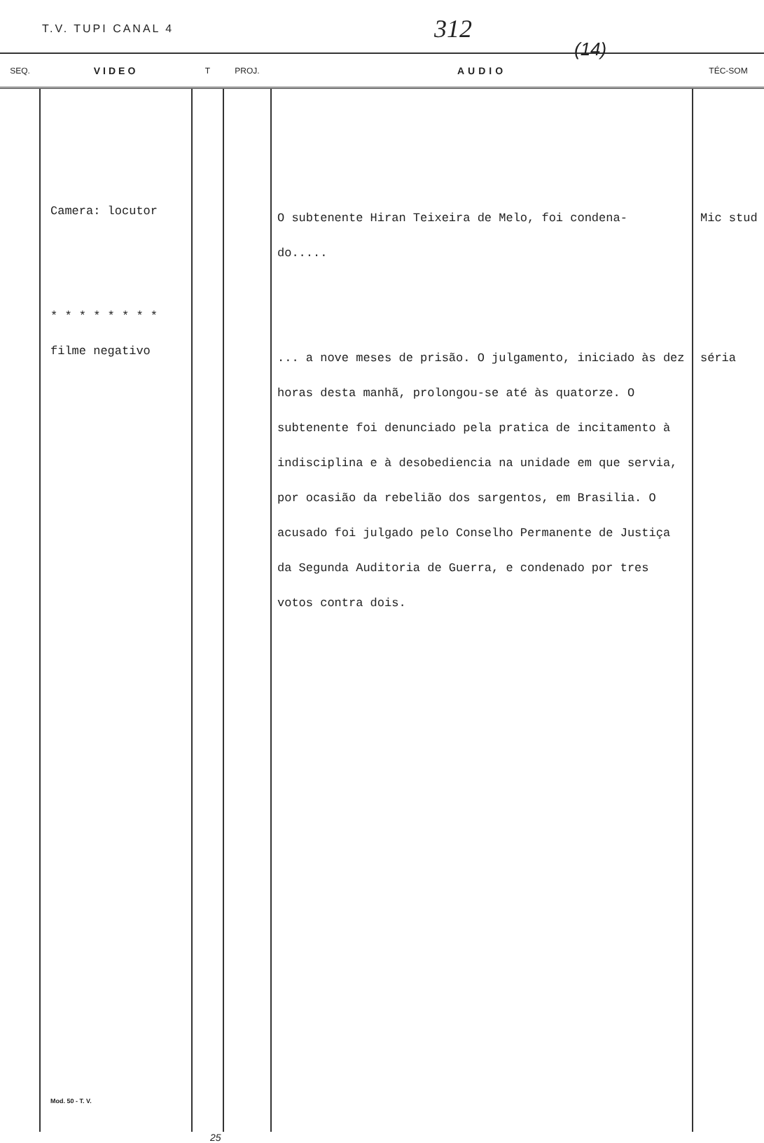T.V. TUPI CANAL 4 312
(14)
| SEQ. | VIDEO | T | PROJ. | AUDIO | TÉC-SOM |
| --- | --- | --- | --- | --- | --- |
| | Camera: locutor * * * * * * * * filme negativo Mod. 50 - T. V. | | | O subtenente Hiran Teixeira de Melo, foi condena- do..... ... a nove meses de prisão. O julgamento, iniciado às dez horas desta manhã, prolongou-se até às quatorze. O subtenente foi denunciado pela pratica de incitamento à indisciplina e à desobediencia na unidade em que servia, por ocasião da rebelião dos sargentos, em Brasilia. O acusado foi julgado pelo Conselho Permanente de Justiça da Segunda Auditoria de Guerra, e condenado por tres votos contra dois. | Mic stud séria |
25